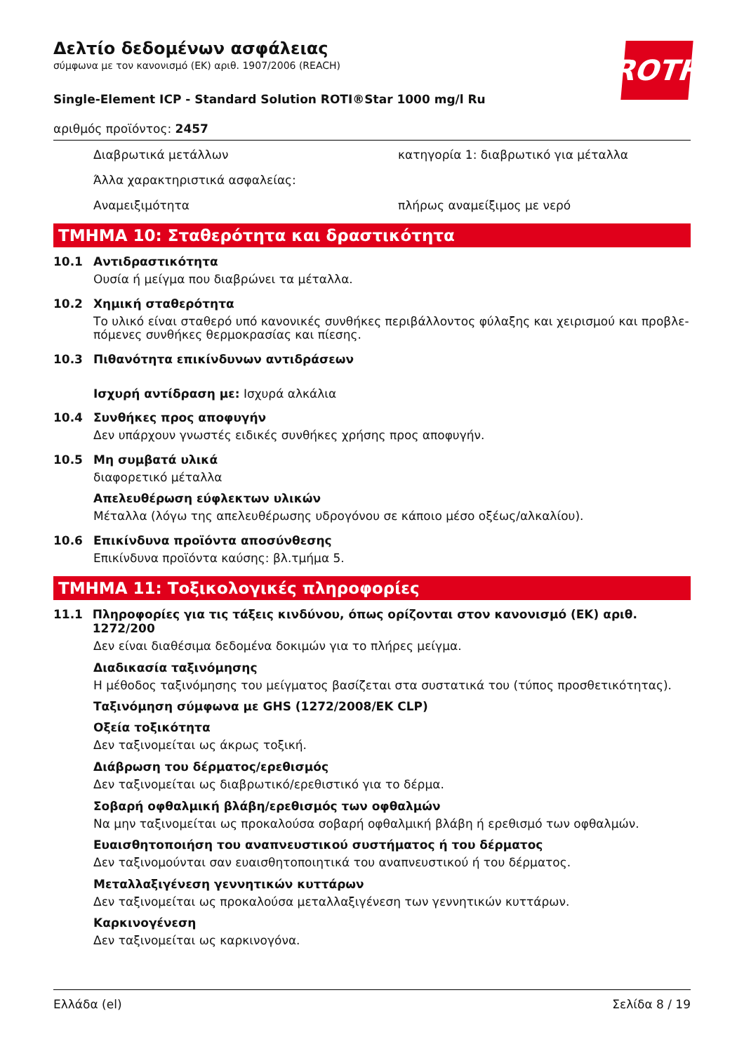ROTH
Δελτίο δεδομένων ασφάλειας
σύμφωνα με τον κανονισμό (ΕΚ) αριθ. 1907/2006 (REACH)
Single-Element ICP - Standard Solution ROTI®Star 1000 mg/l Ru
αριθμός προϊόντος: 2457
Διαβρωτικά μετάλλων κατηγορία 1: διαβρωτικό για μέταλλα
Άλλα χαρακτηριστικά ασφαλείας:
Αναμειξιμότητα πλήρως αναμείξιμος με νερό
ΤΜΗΜΑ 10: Σταθερότητα και δραστικότητα
10.1 Αντιδραστικότητα
Ουσία ή μείγμα που διαβρώνει τα μέταλλα.
10.2 Χημική σταθερότητα
Το υλικό είναι σταθερό υπό κανονικές συνθήκες περιβάλλοντος φύλαξης και χειρισμού και προβλε-πόμενες συνθήκες θερμοκρασίας και πίεσης.
10.3 Πιθανότητα επικίνδυνων αντιδράσεων
Ισχυρή αντίδραση με: Ισχυρά αλκάλια
10.4 Συνθήκες προς αποφυγήν
Δεν υπάρχουν γνωστές ειδικές συνθήκες χρήσης προς αποφυγήν.
10.5 Μη συμβατά υλικά
διαφορετικό μέταλλα
Απελευθέρωση εύφλεκτων υλικών
Μέταλλα (λόγω της απελευθέρωσης υδρογόνου σε κάποιο μέσο οξέως/αλκαλίου).
10.6 Επικίνδυνα προϊόντα αποσύνθεσης
Επικίνδυνα προϊόντα καύσης: βλ.τμήμα 5.
ΤΜΗΜΑ 11: Τοξικολογικές πληροφορίες
11.1 Πληροφορίες για τις τάξεις κινδύνου, όπως ορίζονται στον κανονισμό (ΕΚ) αριθ. 1272/200
Δεν είναι διαθέσιμα δεδομένα δοκιμών για το πλήρες μείγμα.
Διαδικασία ταξινόμησης
Η μέθοδος ταξινόμησης του μείγματος βασίζεται στα συστατικά του (τύπος προσθετικότητας).
Ταξινόμηση σύμφωνα με GHS (1272/2008/ΕΚ CLP)
Οξεία τοξικότητα
Δεν ταξινομείται ως άκρως τοξική.
Διάβρωση του δέρματος/ερεθισμός
Δεν ταξινομείται ως διαβρωτικό/ερεθιστικό για το δέρμα.
Σοβαρή οφθαλμική βλάβη/ερεθισμός των οφθαλμών
Να μην ταξινομείται ως προκαλούσα σοβαρή οφθαλμική βλάβη ή ερεθισμό των οφθαλμών.
Ευαισθητοποιήση του αναπνευστικού συστήματος ή του δέρματος
Δεν ταξινομούνται σαν ευαισθητοποιητικά του αναπνευστικού ή του δέρματος.
Μεταλλαξιγένεση γεννητικών κυττάρων
Δεν ταξινομείται ως προκαλούσα μεταλλαξιγένεση των γεννητικών κυττάρων.
Καρκινογένεση
Δεν ταξινομείται ως καρκινογόνα.
Ελλάδα (el) Σελίδα 8 / 19